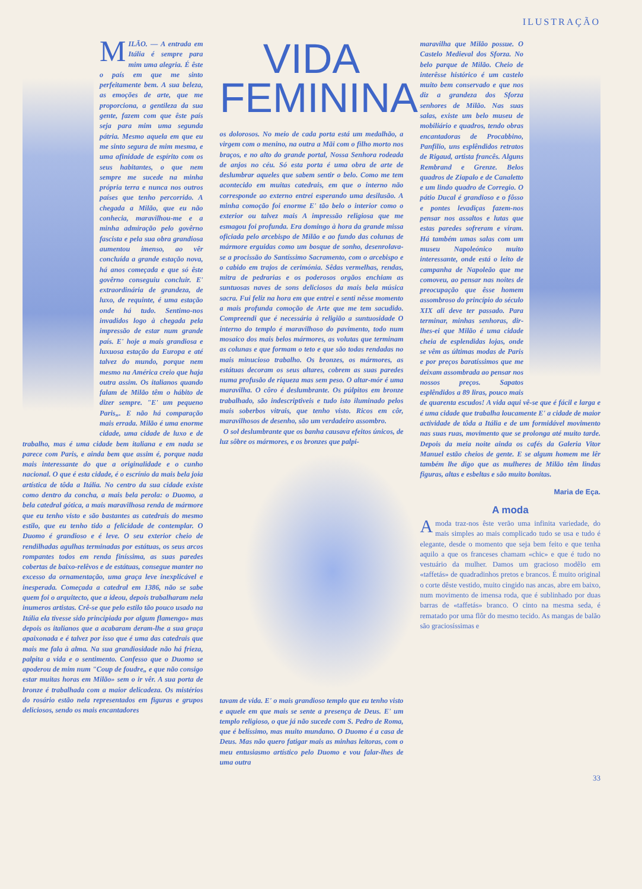ILUSTRAÇÃO
MILÃO. — A entrada em Itália é sempre para mim uma alegria. É êste o país em que me sinto perfeitamente bem. A sua beleza, as emoções de arte, que me proporciona, a gentileza da sua gente, fazem com que êste país seja para mim uma segunda pátria. Mesmo aquela em que eu me sinto segura de mim mesma, e uma afinidade de espírito com os seus habitantes, o que nem sempre me sucede na minha própria terra e nunca nos outros países que tenho percorrido. A chegada a Milão, que eu não conhecia, maravilhou-me e a minha admiração pelo govêrno fascista e pela sua obra grandiosa aumentou imenso, ao vêr concluída a grande estação nova, há anos começada e que só êste govêrno conseguiu concluir. E' extraordinária de grandeza, de luxo, de requinte, é uma estação onde há tudo. Sentimo-nos invadidos logo à chegada pela impressão de estar num grande país. E' hoje a mais grandiosa e luxuosa estação da Europa e até talvez do mundo, porque nem mesmo na América creio que haja outra assim. Os italianos quando falam de Milão têm o hábito de dizer sempre. "E' um pequeno Paris„. E não há comparação mais errada. Milão é uma enorme cidade, uma cidade de luxo e de trabalho, mas é uma cidade bem italiana e em nada se parece com Paris, e ainda bem que assim é, porque nada mais interessante do que a originalidade e o cunho nacional. O que é esta cidade, é o escrínio da mais bela joia artística de tôda a Itália. No centro da sua cidade existe como dentro da concha, a mais bela perola: o Duomo, a bela catedral gótica, a mais maravilhosa renda de mármore que eu tenho visto e são bastantes as catedrais do mesmo estilo, que eu tenho tido a felicidade de contemplar. O Duomo é grandioso e é leve. O seu exterior cheio de rendilhadas agulhas terminadas por estátuas, os seus arcos rompantes todos em renda finíssima, as suas paredes cobertas de baixo-relêvos e de estátuas, consegue manter no excesso da ornamentação, uma graça leve inexplicável e inesperada. Começada a catedral em 1386, não se sabe quem foi o arquitecto, que a ideou, depois trabalharam nela inumeros artistas. Crê-se que pelo estilo tão pouco usado na Itália ela tivesse sido principiada por algum flamengo» mas depois os italianos que a acabaram deram-lhe a sua graça apaixonada e é talvez por isso que é uma das catedrais que mais me fala à alma. Na sua grandiosidade não há frieza, palpita a vida e o sentimento. Confesso que o Duomo se apoderou de mim num "Coup de foudre„ e que não consigo estar muitas horas em Milão» sem o ir vêr. A sua porta de bronze é trabalhada com a maior delicadeza. Os mistérios do rosário estão nela representados em figuras e grupos deliciosos, sendo os mais encantadores
VIDA
FEMININA
os dolorosos. No meio de cada porta está um medalhão, a virgem com o menino, na outra a Mãi com o filho morto nos braços, e no alto do grande portal, Nossa Senhora rodeada de anjos no céu. Só esta porta é uma obra de arte de deslumbrar aqueles que sabem sentir o belo. Como me tem acontecido em muitas catedrais, em que o interno não corresponde ao externo entrei esperando uma desilusão. A minha comoção foi enorme E' tão belo o interior como o exterior ou talvez mais A impressão religiosa que me esmagou foi profunda. Era domingo à hora da grande missa oficiada pelo arcebispo de Milão e ao fundo das colunas de mármore erguidas como um bosque de sonho, desenrolava-se a procissão do Santíssimo Sacramento, com o arcebispo e o cabido em trajos de cerimónia. Sêdas vermelhas, rendas, mitra de pedrarias e os poderosos orgãos enchiam as suntuosas naves de sons deliciosos da mais bela música sacra. Fui feliz na hora em que entrei e senti nêsse momento a mais profunda comoção de Arte que me tem sacudido. Compreendi que é necessária à religião a suntuosidade O interno do templo é maravilhoso do pavimento, todo num mosaico dos mais belos mármores, as volutas que terminam as colunas e que formam o teto e que são todas rendadas no mais minucioso trabalho. Os bronzes, os mármores, as estátuas decoram os seus altares, cobrem as suas paredes numa profusão de riqueza mas sem peso. O altar-mór é uma maravilha. O côro é deslumbrante. Os púlpitos em bronze trabalhado, são indescriptiveis e tudo isto iluminado pelos mais soberbos vitrais, que tenho visto. Ricos em côr, maravilhosos de desenho, são um verdadeiro assombro.
O sol deslumbrante que os banha causava efeitos únicos, de luz sôbre os mármores, e os bronzes que palpi-
tavam de vida. E' o mais grandioso templo que eu tenho visto e aquele em que mais se sente a presença de Deus. E' um templo religioso, o que já não sucede com S. Pedro de Roma, que é belíssimo, mas muito mundano. O Duomo é a casa de Deus. Mas não quero fatigar mais as minhas leitoras, com o meu entusiasmo artístico pelo Duomo e vou falar-lhes de uma outra
maravilha que Milão possue. O Castelo Medieval dos Sforza. No belo parque de Milão. Cheio de interêsse histórico é um castelo muito bem conservado e que nos diz a grandeza dos Sforza senhores de Milão. Nas suas salas, existe um belo museu de mobiliário e quadros, tendo obras encantadoras de Procabbino, Panfilio, uns esplêndidos retratos de Rigaud, artista francês. Alguns Rembrand e Grenze. Belos quadros de Ziapalo e de Canaletto e um lindo quadro de Corregio. O pátio Ducal é grandioso e o fôsso e pontes levadiças fazem-nos pensar nos assaltos e lutas que estas paredes sofreram e viram. Há também umas salas com um museu Napoleónico muito interessante, onde está o leito de campanha de Napoleão que me comoveu, ao pensar nas noites de preocupação que êsse homem assombroso do princípio do século XIX ali deve ter passado. Para terminar, minhas senhoras, dir-lhes-ei que Milão é uma cidade cheia de esplendidas lojas, onde se vêm as últimas modas de Paris e por preços baratíssimos que me deixam assombrada ao pensar nos nossos preços. Sapatos esplêndidos a 89 liras, pouco mais de quarenta escudos! A vida aqui vê-se que é fácil e larga e é uma cidade que trabalha loucamente E' a cidade de maior actividade de tôda a Itália e de um formidável movimento nas suas ruas, movimento que se prolonga até muito tarde. Depois da meia noite ainda os cafés da Galeria Vitor Manuel estão cheios de gente. E se algum homem me lêr também lhe digo que as mulheres de Milão têm lindas figuras, altas e esbeltas e são muito bonitas.
Maria de Eça.
A moda
A moda traz-nos êste verão uma infinita variedade, do mais simples ao mais complicado tudo se usa e tudo é elegante, desde o momento que seja bem feito e que tenha aquilo a que os franceses chamam «chic» e que é tudo no vestuário da mulher. Damos um gracioso modêlo em «taffetás» de quadradinhos pretos e brancos. É muito original o corte dêste vestido, muito cingido nas ancas, abre em baixo, num movimento de imensa roda, que é sublinhado por duas barras de «taffetás» branco. O cinto na mesma seda, é rematado por uma flôr do mesmo tecido. As mangas de balão são graciosíssimas e
33